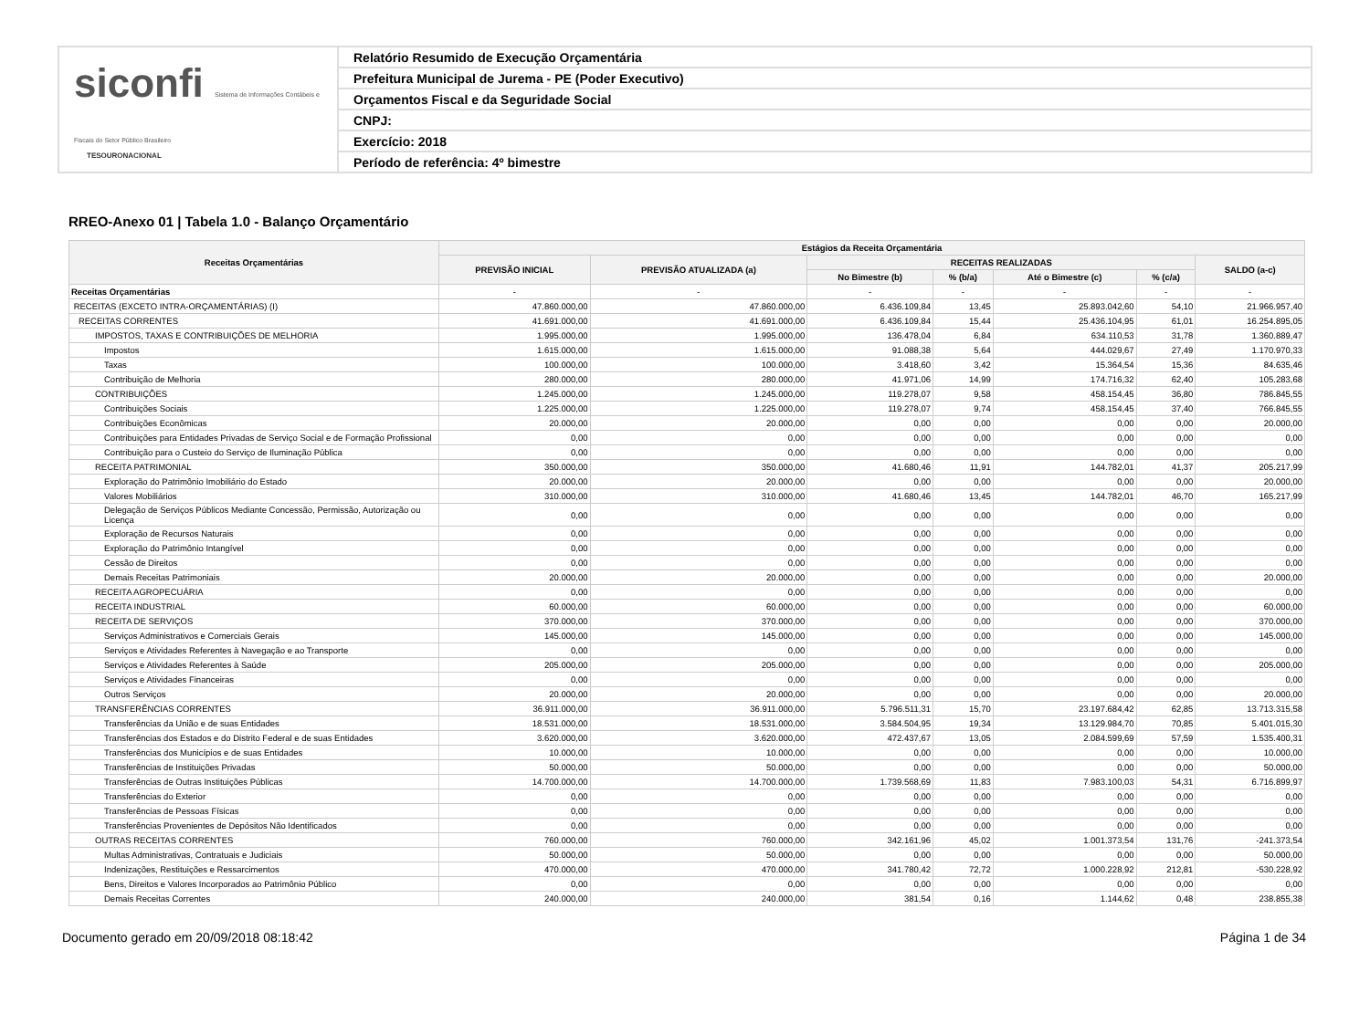siconfi Sistema de Informações Contábeis e Fiscais do Setor Público Brasileiro
TESOURONACIONAL
Relatório Resumido de Execução Orçamentária
Prefeitura Municipal de Jurema - PE (Poder Executivo)
Orçamentos Fiscal e da Seguridade Social
CNPJ:
Exercício: 2018
Período de referência: 4º bimestre
RREO-Anexo 01 | Tabela 1.0 - Balanço Orçamentário
| Receitas Orçamentárias | Estágios da Receita Orçamentária | | | | | | |
| --- | --- | --- | --- | --- | --- | --- | --- |
| | PREVISÃO INICIAL | PREVISÃO ATUALIZADA (a) | RECEITAS REALIZADAS | | | | SALDO (a-c) |
| | | | No Bimestre (b) | % (b/a) | Até o Bimestre (c) | % (c/a) | |
| Receitas Orçamentárias | - | - | - | - | - | - | - |
| RECEITAS (EXCETO INTRA-ORÇAMENTÁRIAS) (I) | 47.860.000,00 | 47.860.000,00 | 6.436.109,84 | 13,45 | 25.893.042,60 | 54,10 | 21.966.957,40 |
| RECEITAS CORRENTES | 41.691.000,00 | 41.691.000,00 | 6.436.109,84 | 15,44 | 25.436.104,95 | 61,01 | 16.254.895,05 |
| IMPOSTOS, TAXAS E CONTRIBUIÇÕES DE MELHORIA | 1.995.000,00 | 1.995.000,00 | 136.478,04 | 6,84 | 634.110,53 | 31,78 | 1.360.889,47 |
| Impostos | 1.615.000,00 | 1.615.000,00 | 91.088,38 | 5,64 | 444.029,67 | 27,49 | 1.170.970,33 |
| Taxas | 100.000,00 | 100.000,00 | 3.418,60 | 3,42 | 15.364,54 | 15,36 | 84.635,46 |
| Contribuição de Melhoria | 280.000,00 | 280.000,00 | 41.971,06 | 14,99 | 174.716,32 | 62,40 | 105.283,68 |
| CONTRIBUIÇÕES | 1.245.000,00 | 1.245.000,00 | 119.278,07 | 9,58 | 458.154,45 | 36,80 | 786.845,55 |
| Contribuições Sociais | 1.225.000,00 | 1.225.000,00 | 119.278,07 | 9,74 | 458.154,45 | 37,40 | 766.845,55 |
| Contribuições Econômicas | 20.000,00 | 20.000,00 | 0,00 | 0,00 | 0,00 | 0,00 | 20.000,00 |
| Contribuições para Entidades Privadas de Serviço Social e de Formação Profissional | 0,00 | 0,00 | 0,00 | 0,00 | 0,00 | 0,00 | 0,00 |
| Contribuição para o Custeio do Serviço de Iluminação Pública | 0,00 | 0,00 | 0,00 | 0,00 | 0,00 | 0,00 | 0,00 |
| RECEITA PATRIMONIAL | 350.000,00 | 350.000,00 | 41.680,46 | 11,91 | 144.782,01 | 41,37 | 205.217,99 |
| Exploração do Patrimônio Imobiliário do Estado | 20.000,00 | 20.000,00 | 0,00 | 0,00 | 0,00 | 0,00 | 20.000,00 |
| Valores Mobiliários | 310.000,00 | 310.000,00 | 41.680,46 | 13,45 | 144.782,01 | 46,70 | 165.217,99 |
| Delegação de Serviços Públicos Mediante Concessão, Permissão, Autorização ou Licença | 0,00 | 0,00 | 0,00 | 0,00 | 0,00 | 0,00 | 0,00 |
| Exploração de Recursos Naturais | 0,00 | 0,00 | 0,00 | 0,00 | 0,00 | 0,00 | 0,00 |
| Exploração do Patrimônio Intangível | 0,00 | 0,00 | 0,00 | 0,00 | 0,00 | 0,00 | 0,00 |
| Cessão de Direitos | 0,00 | 0,00 | 0,00 | 0,00 | 0,00 | 0,00 | 0,00 |
| Demais Receitas Patrimoniais | 20.000,00 | 20.000,00 | 0,00 | 0,00 | 0,00 | 0,00 | 20.000,00 |
| RECEITA AGROPECUÁRIA | 0,00 | 0,00 | 0,00 | 0,00 | 0,00 | 0,00 | 0,00 |
| RECEITA INDUSTRIAL | 60.000,00 | 60.000,00 | 0,00 | 0,00 | 0,00 | 0,00 | 60.000,00 |
| RECEITA DE SERVIÇOS | 370.000,00 | 370.000,00 | 0,00 | 0,00 | 0,00 | 0,00 | 370.000,00 |
| Serviços Administrativos e Comerciais Gerais | 145.000,00 | 145.000,00 | 0,00 | 0,00 | 0,00 | 0,00 | 145.000,00 |
| Serviços e Atividades Referentes à Navegação e ao Transporte | 0,00 | 0,00 | 0,00 | 0,00 | 0,00 | 0,00 | 0,00 |
| Serviços e Atividades Referentes à Saúde | 205.000,00 | 205.000,00 | 0,00 | 0,00 | 0,00 | 0,00 | 205.000,00 |
| Serviços e Atividades Financeiras | 0,00 | 0,00 | 0,00 | 0,00 | 0,00 | 0,00 | 0,00 |
| Outros Serviços | 20.000,00 | 20.000,00 | 0,00 | 0,00 | 0,00 | 0,00 | 20.000,00 |
| TRANSFERÊNCIAS CORRENTES | 36.911.000,00 | 36.911.000,00 | 5.796.511,31 | 15,70 | 23.197.684,42 | 62,85 | 13.713.315,58 |
| Transferências da União e de suas Entidades | 18.531.000,00 | 18.531.000,00 | 3.584.504,95 | 19,34 | 13.129.984,70 | 70,85 | 5.401.015,30 |
| Transferências dos Estados e do Distrito Federal e de suas Entidades | 3.620.000,00 | 3.620.000,00 | 472.437,67 | 13,05 | 2.084.599,69 | 57,59 | 1.535.400,31 |
| Transferências dos Municípios e de suas Entidades | 10.000,00 | 10.000,00 | 0,00 | 0,00 | 0,00 | 0,00 | 10.000,00 |
| Transferências de Instituições Privadas | 50.000,00 | 50.000,00 | 0,00 | 0,00 | 0,00 | 0,00 | 50.000,00 |
| Transferências de Outras Instituições Públicas | 14.700.000,00 | 14.700.000,00 | 1.739.568,69 | 11,83 | 7.983.100,03 | 54,31 | 6.716.899,97 |
| Transferências do Exterior | 0,00 | 0,00 | 0,00 | 0,00 | 0,00 | 0,00 | 0,00 |
| Transferências de Pessoas Físicas | 0,00 | 0,00 | 0,00 | 0,00 | 0,00 | 0,00 | 0,00 |
| Transferências Provenientes de Depósitos Não Identificados | 0,00 | 0,00 | 0,00 | 0,00 | 0,00 | 0,00 | 0,00 |
| OUTRAS RECEITAS CORRENTES | 760.000,00 | 760.000,00 | 342.161,96 | 45,02 | 1.001.373,54 | 131,76 | -241.373,54 |
| Multas Administrativas, Contratuais e Judiciais | 50.000,00 | 50.000,00 | 0,00 | 0,00 | 0,00 | 0,00 | 50.000,00 |
| Indenizações, Restituições e Ressarcimentos | 470.000,00 | 470.000,00 | 341.780,42 | 72,72 | 1.000.228,92 | 212,81 | -530.228,92 |
| Bens, Direitos e Valores Incorporados ao Patrimônio Público | 0,00 | 0,00 | 0,00 | 0,00 | 0,00 | 0,00 | 0,00 |
| Demais Receitas Correntes | 240.000,00 | 240.000,00 | 381,54 | 0,16 | 1.144,62 | 0,48 | 238.855,38 |
Documento gerado em 20/09/2018 08:18:42 Página 1 de 34